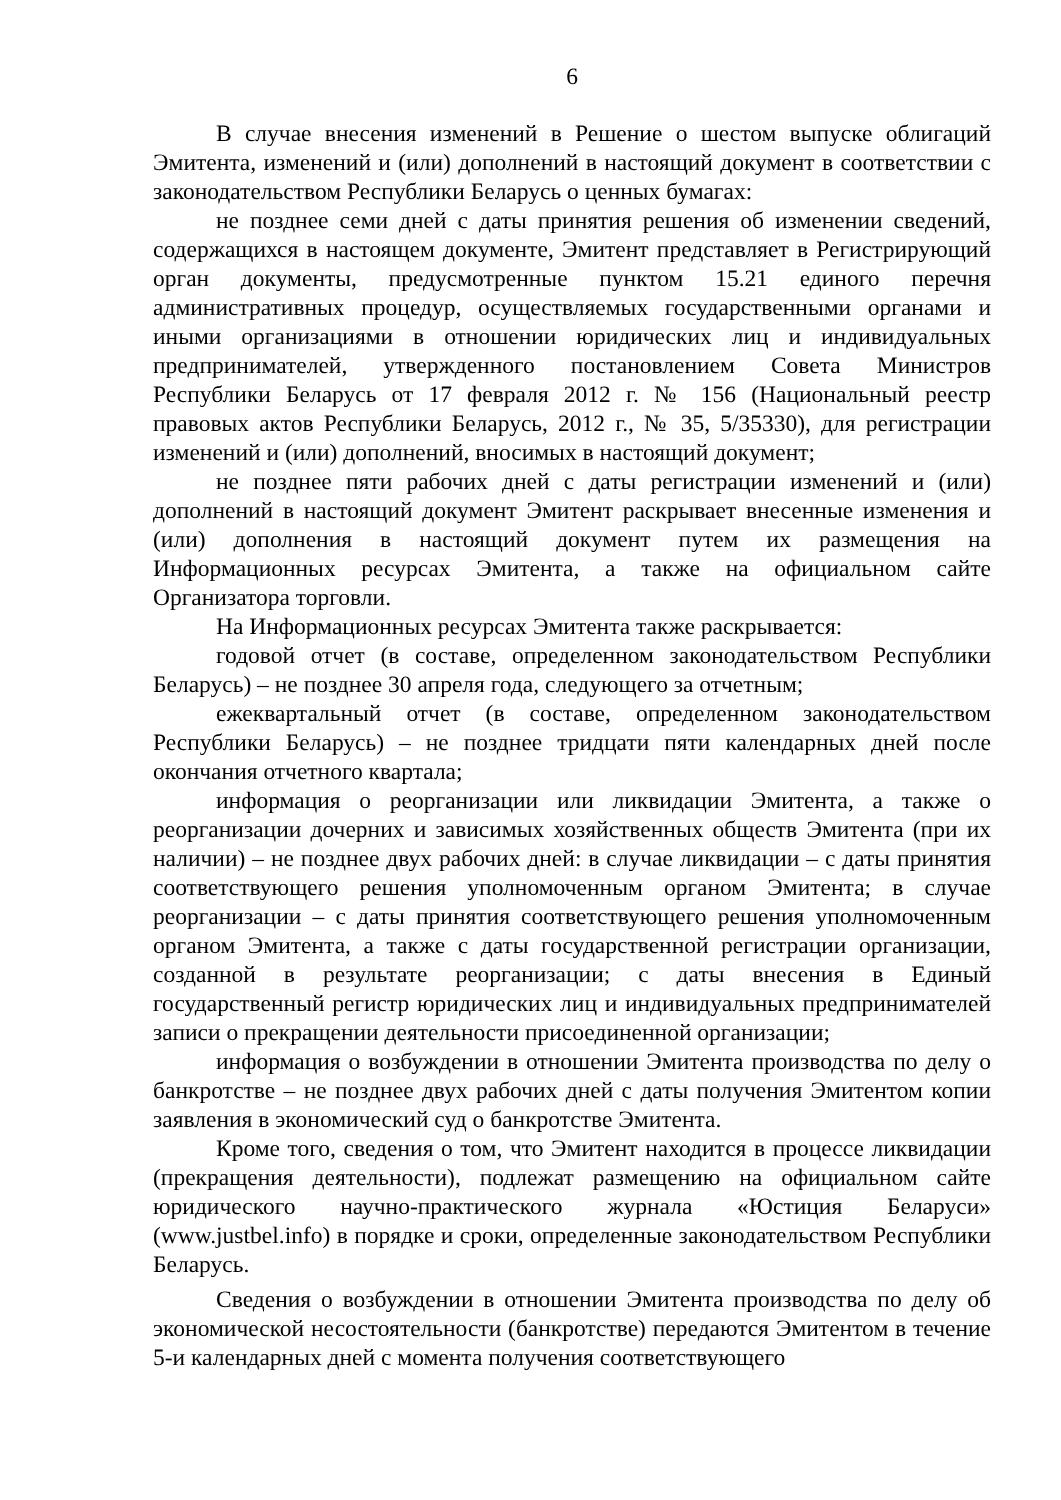6
В случае внесения изменений в Решение о шестом выпуске облигаций Эмитента, изменений и (или) дополнений в настоящий документ в соответствии с законодательством Республики Беларусь о ценных бумагах:
не позднее семи дней с даты принятия решения об изменении сведений, содержащихся в настоящем документе, Эмитент представляет в Регистрирующий орган документы, предусмотренные пунктом 15.21 единого перечня административных процедур, осуществляемых государственными органами и иными организациями в отношении юридических лиц и индивидуальных предпринимателей, утвержденного постановлением Совета Министров Республики Беларусь от 17 февраля 2012 г. № 156 (Национальный реестр правовых актов Республики Беларусь, 2012 г., № 35, 5/35330), для регистрации изменений и (или) дополнений, вносимых в настоящий документ;
не позднее пяти рабочих дней с даты регистрации изменений и (или) дополнений в настоящий документ Эмитент раскрывает внесенные изменения и (или) дополнения в настоящий документ путем их размещения на Информационных ресурсах Эмитента, а также на официальном сайте Организатора торговли.
На Информационных ресурсах Эмитента также раскрывается:
годовой отчет (в составе, определенном законодательством Республики Беларусь) – не позднее 30 апреля года, следующего за отчетным;
ежеквартальный отчет (в составе, определенном законодательством Республики Беларусь) – не позднее тридцати пяти календарных дней после окончания отчетного квартала;
информация о реорганизации или ликвидации Эмитента, а также о реорганизации дочерних и зависимых хозяйственных обществ Эмитента (при их наличии) – не позднее двух рабочих дней: в случае ликвидации – с даты принятия соответствующего решения уполномоченным органом Эмитента; в случае реорганизации – с даты принятия соответствующего решения уполномоченным органом Эмитента, а также с даты государственной регистрации организации, созданной в результате реорганизации; с даты внесения в Единый государственный регистр юридических лиц и индивидуальных предпринимателей записи о прекращении деятельности присоединенной организации;
информация о возбуждении в отношении Эмитента производства по делу о банкротстве – не позднее двух рабочих дней с даты получения Эмитентом копии заявления в экономический суд о банкротстве Эмитента.
Кроме того, сведения о том, что Эмитент находится в процессе ликвидации (прекращения деятельности), подлежат размещению на официальном сайте юридического научно-практического журнала «Юстиция Беларуси» (www.justbel.info) в порядке и сроки, определенные законодательством Республики Беларусь.
Сведения о возбуждении в отношении Эмитента производства по делу об экономической несостоятельности (банкротстве) передаются Эмитентом в течение 5-и календарных дней с момента получения соответствующего